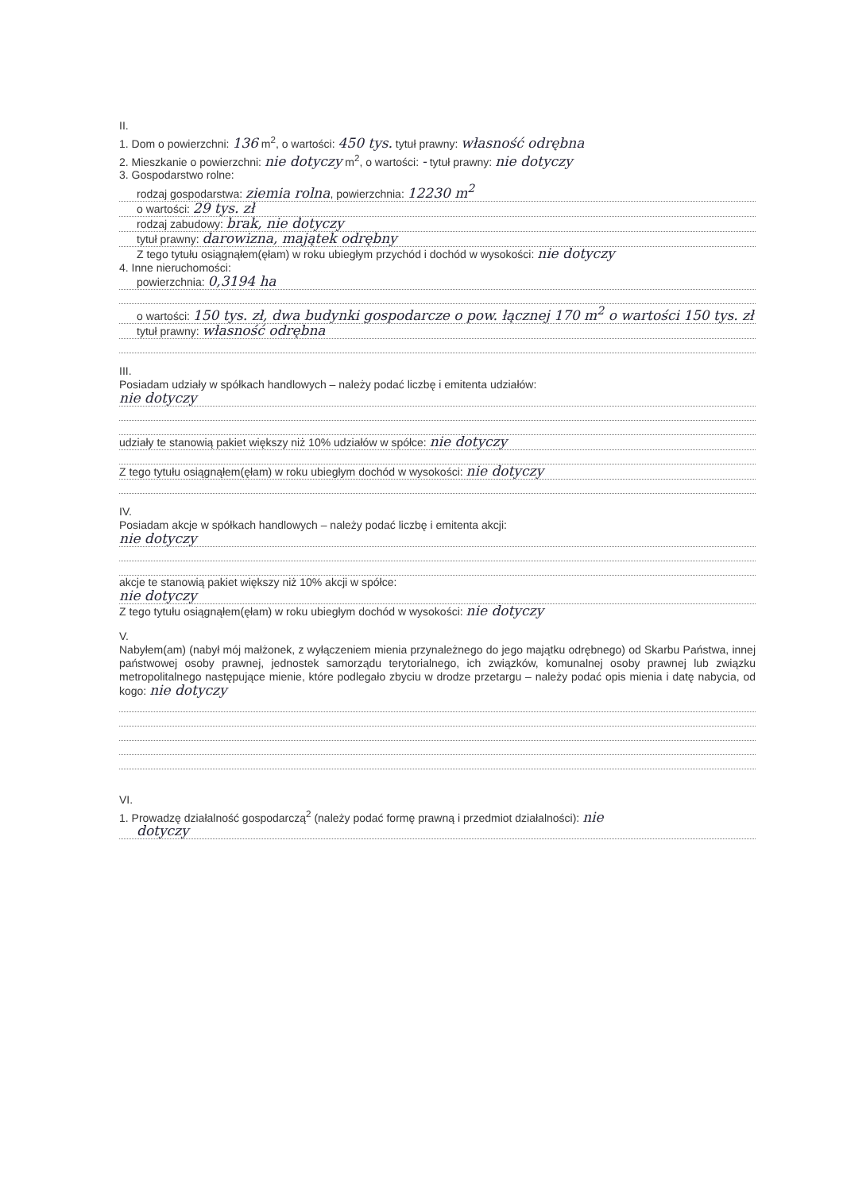II.
1. Dom o powierzchni: 136 m<sup>2</sup>, o wartości: 450 tys. tytuł prawny: własność odrębna
2. Mieszkanie o powierzchni: nie dotyczy m<sup>2</sup>, o wartości: - tytuł prawny: nie dotyczy
3. Gospodarstwo rolne:
rodzaj gospodarstwa: ziemia rolna, powierzchnia: 12230 m<sup>2</sup>
o wartości: 29 tys. zł
rodzaj zabudowy: brak, nie dotyczy
tytuł prawny: darowizna, majątek odrębny
Z tego tytułu osiągnąłem(ęłam) w roku ubiegłym przychód i dochód w wysokości: nie dotyczy
4. Inne nieruchomości:
powierzchnia: 0,3194 ha
o wartości: 150 tys. zł, dwa budynki gospodarcze o pow. łącznej 170 m<sup>2</sup> o wartości 150 tys. zł
tytuł prawny: własność odrębna
III.
Posiadam udziały w spółkach handlowych – należy podać liczbę i emitenta udziałów:
nie dotyczy
udziały te stanowią pakiet większy niż 10% udziałów w spółce: nie dotyczy
Z tego tytułu osiągnąłem(ęłam) w roku ubiegłym dochód w wysokości: nie dotyczy
IV.
Posiadam akcje w spółkach handlowych – należy podać liczbę i emitenta akcji:
nie dotyczy
akcje te stanowią pakiet większy niż 10% akcji w spółce:
nie dotyczy
Z tego tytułu osiągnąłem(ęłam) w roku ubiegłym dochód w wysokości: nie dotyczy
V.
Nabyłem(am) (nabył mój małżonek, z wyłączeniem mienia przynależnego do jego majątku odrębnego) od Skarbu Państwa, innej państwowej osoby prawnej, jednostek samorządu terytorialnego, ich związków, komunalnej osoby prawnej lub związku metropolitalnego następujące mienie, które podlegało zbyciu w drodze przetargu – należy podać opis mienia i datę nabycia, od kogo: nie dotyczy
VI.
1. Prowadzę działalność gospodarczą<sup>2</sup> (należy podać formę prawną i przedmiot działalności): nie
dotyczy